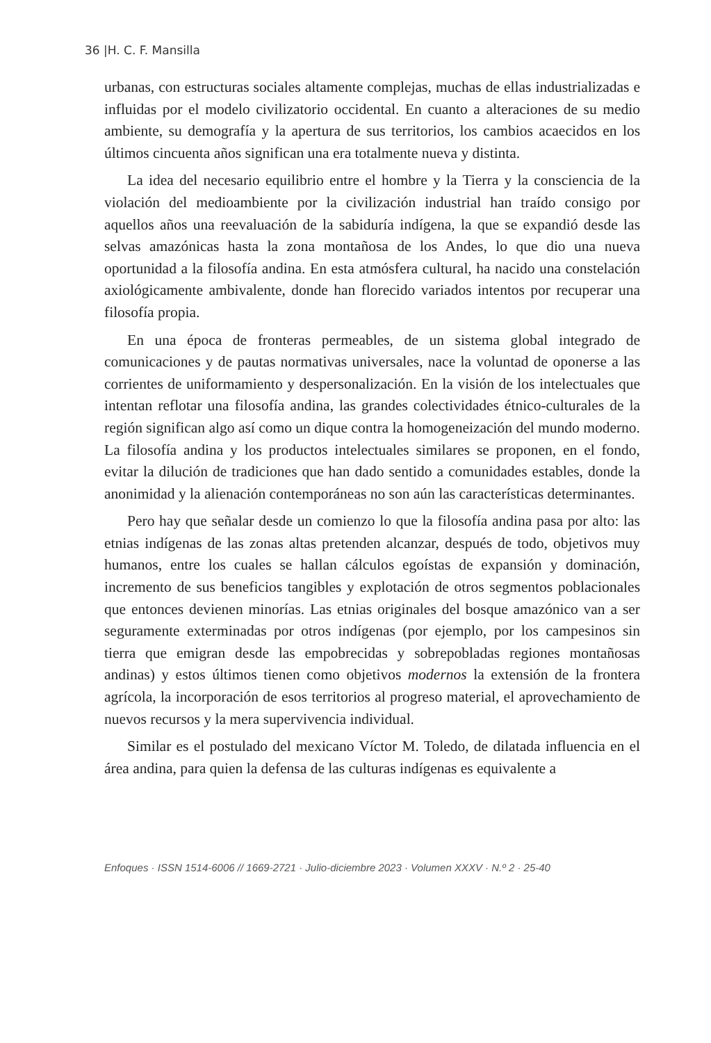36 |H. C. F. Mansilla
urbanas, con estructuras sociales altamente complejas, muchas de ellas industrializadas e influidas por el modelo civilizatorio occidental. En cuanto a alteraciones de su medio ambiente, su demografía y la apertura de sus territorios, los cambios acaecidos en los últimos cincuenta años significan una era totalmente nueva y distinta.
La idea del necesario equilibrio entre el hombre y la Tierra y la consciencia de la violación del medioambiente por la civilización industrial han traído consigo por aquellos años una reevaluación de la sabiduría indígena, la que se expandió desde las selvas amazónicas hasta la zona montañosa de los Andes, lo que dio una nueva oportunidad a la filosofía andina. En esta atmósfera cultural, ha nacido una constelación axiológicamente ambivalente, donde han florecido variados intentos por recuperar una filosofía propia.
En una época de fronteras permeables, de un sistema global integrado de comunicaciones y de pautas normativas universales, nace la voluntad de oponerse a las corrientes de uniformamiento y despersonalización. En la visión de los intelectuales que intentan reflotar una filosofía andina, las grandes colectividades étnico-culturales de la región significan algo así como un dique contra la homogeneización del mundo moderno. La filosofía andina y los productos intelectuales similares se proponen, en el fondo, evitar la dilución de tradiciones que han dado sentido a comunidades estables, donde la anonimidad y la alienación contemporáneas no son aún las características determinantes.
Pero hay que señalar desde un comienzo lo que la filosofía andina pasa por alto: las etnias indígenas de las zonas altas pretenden alcanzar, después de todo, objetivos muy humanos, entre los cuales se hallan cálculos egoístas de expansión y dominación, incremento de sus beneficios tangibles y explotación de otros segmentos poblacionales que entonces devienen minorías. Las etnias originales del bosque amazónico van a ser seguramente exterminadas por otros indígenas (por ejemplo, por los campesinos sin tierra que emigran desde las empobrecidas y sobrepobladas regiones montañosas andinas) y estos últimos tienen como objetivos modernos la extensión de la frontera agrícola, la incorporación de esos territorios al progreso material, el aprovechamiento de nuevos recursos y la mera supervivencia individual.
Similar es el postulado del mexicano Víctor M. Toledo, de dilatada influencia en el área andina, para quien la defensa de las culturas indígenas es equivalente a
Enfoques · ISSN 1514-6006 // 1669-2721 · Julio-diciembre 2023 · Volumen XXXV · N.º 2 · 25-40